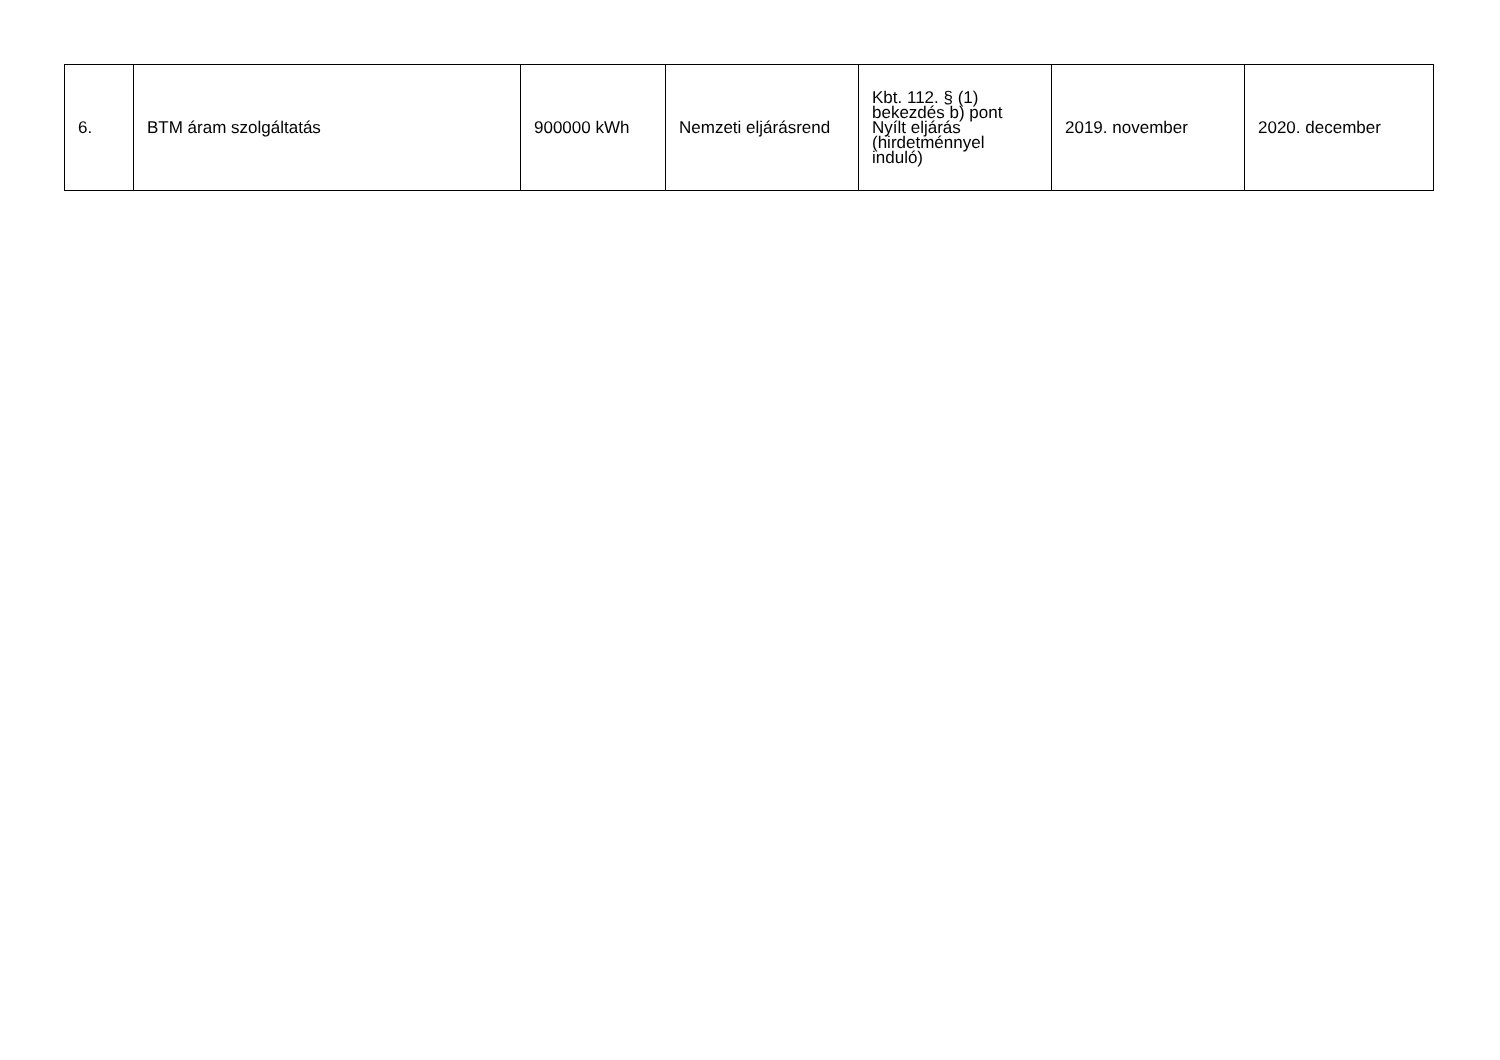| 6. | BTM áram szolgáltatás | 900000 kWh | Nemzeti eljárásrend | Kbt. 112. § (1) bekezdés b) pont Nyílt eljárás (hirdetménnyel induló) | 2019. november | 2020. december |